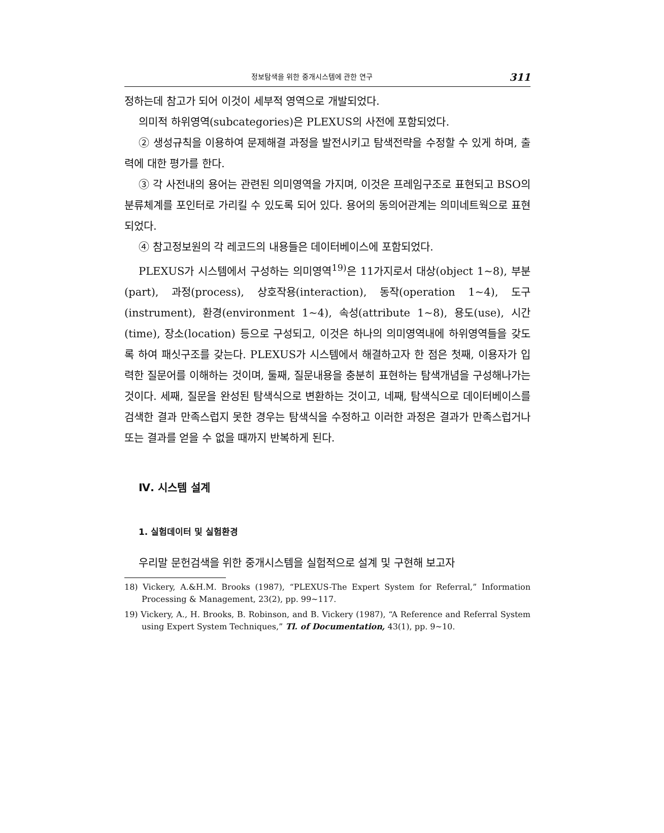정보탐색을 위한 중개시스템에 관한 연구 311
정하는데 참고가 되어 이것이 세부적 영역으로 개발되었다.
의미적 하위영역(subcategories)은 PLEXUS의 사전에 포함되었다.
② 생성규칙을 이용하여 문제해결 과정을 발전시키고 탐색전략을 수정할 수 있게 하며, 출력에 대한 평가를 한다.
③ 각 사전내의 용어는 관련된 의미영역을 가지며, 이것은 프레임구조로 표현되고 BSO의 분류체계를 포인터로 가리킬 수 있도록 되어 있다. 용어의 동의어관계는 의미네트웍으로 표현되었다.
④ 참고정보원의 각 레코드의 내용들은 데이터베이스에 포함되었다.
PLEXUS가 시스템에서 구성하는 의미영역<sup>19)</sup>은 11가지로서 대상(object 1~8), 부분(part), 과정(process), 상호작용(interaction), 동작(operation 1~4), 도구(instrument), 환경(environment 1~4), 속성(attribute 1~8), 용도(use), 시간(time), 장소(location) 등으로 구성되고, 이것은 하나의 의미영역내에 하위영역들을 갖도록 하여 패싯구조를 갖는다. PLEXUS가 시스템에서 해결하고자 한 점은 첫째, 이용자가 입력한 질문어를 이해하는 것이며, 둘째, 질문내용을 충분히 표현하는 탐색개념을 구성해나가는 것이다. 세째, 질문을 완성된 탐색식으로 변환하는 것이고, 네째, 탐색식으로 데이터베이스를 검색한 결과 만족스럽지 못한 경우는 탐색식을 수정하고 이러한 과정은 결과가 만족스럽거나 또는 결과를 얻을 수 없을 때까지 반복하게 된다.
Ⅳ. 시스템 설계
1. 실험데이터 및 실험환경
우리말 문헌검색을 위한 중개시스템을 실험적으로 설계 및 구현해 보고자
18) Vickery, A.&H.M. Brooks (1987), “PLEXUS-The Expert System for Referral,” Information Processing & Management, 23(2), pp. 99~117.
19) Vickery, A., H. Brooks, B. Robinson, and B. Vickery (1987), “A Reference and Referral System using Expert System Techniques,” Tl. of Documentation, 43(1), pp. 9~10.